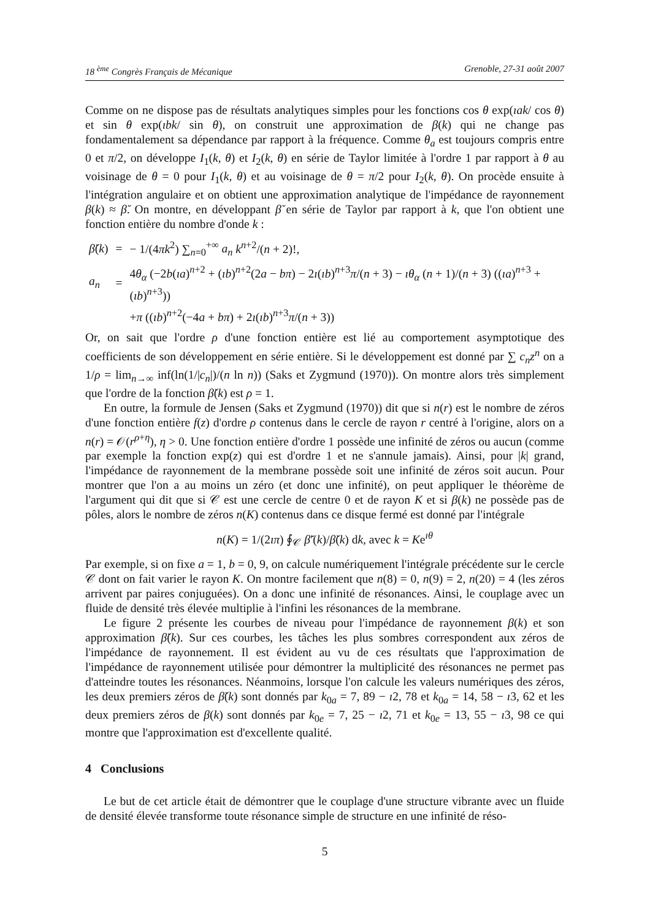18 <sup>ème</sup> Congrès Français de Mécanique Grenoble, 27-31 août 2007
Comme on ne dispose pas de résultats analytiques simples pour les fonctions cos θ exp(ıak/ cos θ) et sin θ exp(ıbk/ sin θ), on construit une approximation de β(k) qui ne change pas fondamentalement sa dépendance par rapport à la fréquence. Comme θ<sub>a</sub> est toujours compris entre 0 et π/2, on développe I<sub>1</sub>(k, θ) et I<sub>2</sub>(k, θ) en série de Taylor limitée à l'ordre 1 par rapport à θ au voisinage de θ = 0 pour I<sub>1</sub>(k, θ) et au voisinage de θ = π/2 pour I<sub>2</sub>(k, θ). On procède ensuite à l'intégration angulaire et on obtient une approximation analytique de l'impédance de rayonnement β(k) ≈ β̌. On montre, en développant β̌ en série de Taylor par rapport à k, que l'on obtient une fonction entière du nombre d'onde k :
| β̌ ( k ) | = | − 1/(4 πk<sup>2</sup>) ∑<sub>n=0</sub><sup>+∞</sup> a<sub>n</sub> k<sup>n+2</sup>/( n + 2)!, |
| a<sub>n</sub> | = | 4 θ<sub>α</sub> (−2 b ( ıa )<sup>n+2</sup> + ( ıb )<sup>n+2</sup>(2 a − bπ ) − 2 ı ( ıb )<sup>n+3</sup> π /( n + 3) − ıθ<sub>α</sub> ( n + 1)/( n + 3) (( ıa )<sup>n+3</sup> + ( ıb )<sup>n+3</sup>)) |
| | | + π (( ıb )<sup>n+2</sup>(−4 a + bπ ) + 2 ı ( ıb )<sup>n+3</sup> π /( n + 3)) |
Or, on sait que l'ordre ρ d'une fonction entière est lié au comportement asymptotique des coefficients de son développement en série entière. Si le développement est donné par ∑ c<sub>n</sub>z<sup>n</sup> on a 1/ρ = lim<sub>n→∞</sub> inf(ln(1/|c<sub>n</sub>|)/(n ln n)) (Saks et Zygmund (1970)). On montre alors très simplement que l'ordre de la fonction β̌(k) est ρ = 1.
En outre, la formule de Jensen (Saks et Zygmund (1970)) dit que si n(r) est le nombre de zéros d'une fonction entière f(z) d'ordre ρ contenus dans le cercle de rayon r centré à l'origine, alors on a n(r) = 𝒪(r<sup>ρ+η</sup>), η > 0. Une fonction entière d'ordre 1 possède une infinité de zéros ou aucun (comme par exemple la fonction exp(z) qui est d'ordre 1 et ne s'annule jamais). Ainsi, pour |k| grand, l'impédance de rayonnement de la membrane possède soit une infinité de zéros soit aucun. Pour montrer que l'on a au moins un zéro (et donc une infinité), on peut appliquer le théorème de l'argument qui dit que si 𝒞 est une cercle de centre 0 et de rayon K et si β(k) ne possède pas de pôles, alors le nombre de zéros n(K) contenus dans ce disque fermé est donné par l'intégrale
n(K) = 1/(2ıπ) ∮<sub>𝒞</sub> β̌′(k)/β̌(k) dk, avec k = Ke<sup>ıθ</sup>
Par exemple, si on fixe a = 1, b = 0, 9, on calcule numériquement l'intégrale précédente sur le cercle 𝒞 dont on fait varier le rayon K. On montre facilement que n(8) = 0, n(9) = 2, n(20) = 4 (les zéros arrivent par paires conjuguées). On a donc une infinité de résonances. Ainsi, le couplage avec un fluide de densité très élevée multiplie à l'infini les résonances de la membrane.
Le figure 2 présente les courbes de niveau pour l'impédance de rayonnement β(k) et son approximation β̌(k). Sur ces courbes, les tâches les plus sombres correspondent aux zéros de l'impédance de rayonnement. Il est évident au vu de ces résultats que l'approximation de l'impédance de rayonnement utilisée pour démontrer la multiplicité des résonances ne permet pas d'atteindre toutes les résonances. Néanmoins, lorsque l'on calcule les valeurs numériques des zéros, les deux premiers zéros de β̌(k) sont donnés par k<sub>0a</sub> = 7, 89 − ı2, 78 et k<sub>0a</sub> = 14, 58 − ı3, 62 et les deux premiers zéros de β(k) sont donnés par k<sub>0e</sub> = 7, 25 − ı2, 71 et k<sub>0e</sub> = 13, 55 − ı3, 98 ce qui montre que l'approximation est d'excellente qualité.
4 Conclusions
Le but de cet article était de démontrer que le couplage d'une structure vibrante avec un fluide de densité élevée transforme toute résonance simple de structure en une infinité de réso-
5